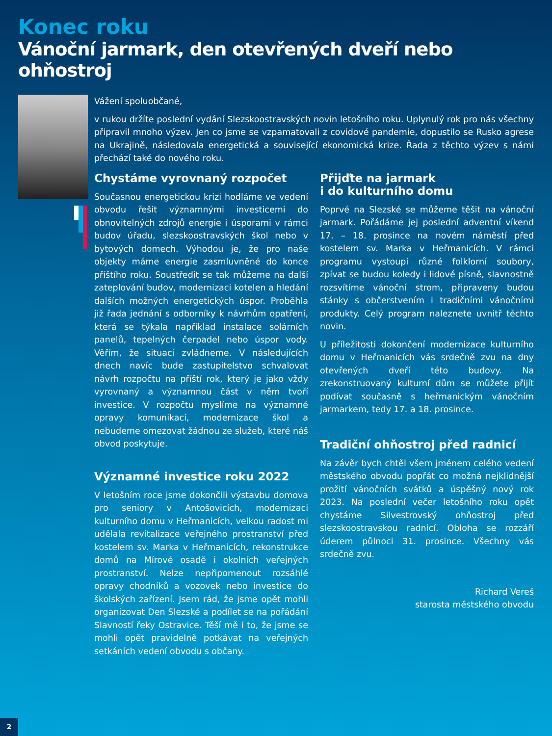Konec roku
Vánoční jarmark, den otevřených dveří nebo ohňostroj
Vážení spoluobčané,
v rukou držíte poslední vydání Slezskoostravských novin letošního roku. Uplynulý rok pro nás všechny připravil mnoho výzev. Jen co jsme se vzpamatovali z covidové pandemie, dopustilo se Rusko agrese na Ukrajině, následovala energetická a související ekonomická krize. Řada z těchto výzev s námi přechází také do nového roku.
Chystáme vyrovnaný rozpočet
Současnou energetickou krizi hodláme ve vedení obvodu řešit významnými investicemi do obnovitelných zdrojů energie i úsporami v rámci budov úřadu, slezskoostravských škol nebo v bytových domech. Výhodou je, že pro naše objekty máme energie zasmluvněné do konce příštího roku. Soustředit se tak můžeme na další zateplování budov, modernizaci kotelen a hledání dalších možných energetických úspor. Proběhla již řada jednání s odborníky k návrhům opatření, která se týkala například instalace solárních panelů, tepelných čerpadel nebo úspor vody. Věřím, že situaci zvládneme. V následujících dnech navíc bude zastupitelstvo schvalovat návrh rozpočtu na příští rok, který je jako vždy vyrovnaný a významnou část v něm tvoří investice. V rozpočtu myslíme na významné opravy komunikací, modernizace škol a nebudeme omezovat žádnou ze služeb, které náš obvod poskytuje.
Významné investice roku 2022
V letošním roce jsme dokončili výstavbu domova pro seniory v Antošovicích, modernizaci kulturního domu v Heřmanicích, velkou radost mi udělala revitalizace veřejného prostranství před kostelem sv. Marka v Heřmanicích, rekonstrukce domů na Mírové osadě i okolních veřejných prostranství. Nelze nepřipomenout rozsáhlé opravy chodníků a vozovek nebo investice do školských zařízení. Jsem rád, že jsme opět mohli organizovat Den Slezské a podílet se na pořádání Slavností řeky Ostravice. Těší mě i to, že jsme se mohli opět pravidelně potkávat na veřejných setkáních vedení obvodu s občany.
Přijďte na jarmark
i do kulturního domu
Poprvé na Slezské se můžeme těšit na vánoční jarmark. Pořádáme jej poslední adventní víkend 17. – 18. prosince na novém náměstí před kostelem sv. Marka v Heřmanicích. V rámci programu vystoupí různé folklorní soubory, zpívat se budou koledy i lidové písně, slavnostně rozsvítíme vánoční strom, připraveny budou stánky s občerstvením i tradičními vánočními produkty. Celý program naleznete uvnitř těchto novin.
U příležitosti dokončení modernizace kulturního domu v Heřmanicích vás srdečně zvu na dny otevřených dveří této budovy. Na zrekonstruovaný kulturní dům se můžete přijít podívat současně s heřmanickým vánočním jarmarkem, tedy 17. a 18. prosince.
Tradiční ohňostroj před radnicí
Na závěr bych chtěl všem jménem celého vedení městského obvodu popřát co možná nejklidnější prožití vánočních svátků a úspěšný nový rok 2023. Na poslední večer letošního roku opět chystáme Silvestrovský ohňostroj před slezskoostravskou radnicí. Obloha se rozzáří úderem půlnoci 31. prosince. Všechny vás srdečně zvu.
Richard Vereš
starosta městského obvodu
2